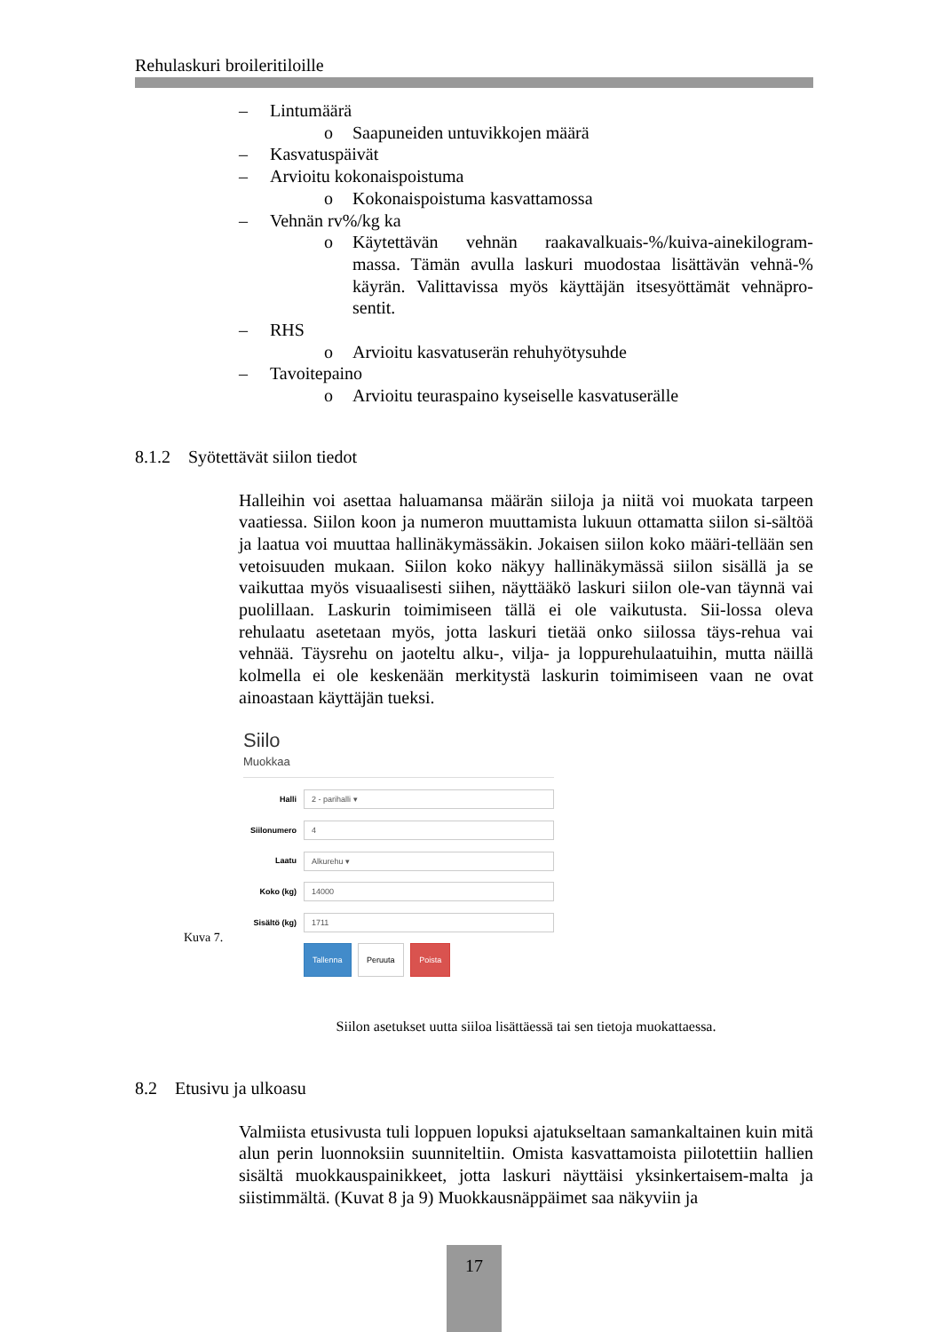Rehulaskuri broileritiloille
– Lintumäärä
o Saapuneiden untuvikkojen määrä
– Kasvatuspäivät
– Arvioitu kokonaispoistuma
o Kokonaispoistuma kasvattamossa
– Vehnän rv%/kg ka
o Käytettävän vehnän raakavalkuais-%/kuiva-ainekilogram-massa. Tämän avulla laskuri muodostaa lisättävän vehnä-% käyrän. Valittavissa myös käyttäjän itsesyöttämät vehnäpro-sentit.
– RHS
o Arvioitu kasvatuserän rehuhyötysuhde
– Tavoitepaino
o Arvioitu teuraspaino kyseiselle kasvatuserälle
8.1.2 Syötettävät siilon tiedot
Halleihin voi asettaa haluamansa määrän siiloja ja niitä voi muokata tarpeen vaatiessa. Siilon koon ja numeron muuttamista lukuun ottamatta siilon si-sältöä ja laatua voi muuttaa hallinäkymässäkin. Jokaisen siilon koko määri-tellään sen vetoisuuden mukaan. Siilon koko näkyy hallinäkymässä siilon sisällä ja se vaikuttaa myös visuaalisesti siihen, näyttääkö laskuri siilon ole-van täynnä vai puolillaan. Laskurin toimimiseen tällä ei ole vaikutusta. Sii-lossa oleva rehulaatu asetetaan myös, jotta laskuri tietää onko siilossa täys-rehua vai vehnää. Täysrehu on jaoteltu alku-, vilja- ja loppurehulaatuihin, mutta näillä kolmella ei ole keskenään merkitystä laskurin toimimiseen vaan ne ovat ainoastaan käyttäjän tueksi.
Kuva 7.
Siilo
Muokkaa
Halli
2 - parihalli ▾
Siilonumero
4
Laatu
Alkurehu ▾
Koko (kg)
14000
Sisältö (kg)
1711
Tallenna Peruuta Poista
Siilon asetukset uutta siiloa lisättäessä tai sen tietoja muokattaessa.
8.2 Etusivu ja ulkoasu
Valmiista etusivusta tuli loppuen lopuksi ajatukseltaan samankaltainen kuin mitä alun perin luonnoksiin suunniteltiin. Omista kasvattamoista piilotettiin hallien sisältä muokkauspainikkeet, jotta laskuri näyttäisi yksinkertaisem-malta ja siistimmältä. (Kuvat 8 ja 9) Muokkausnäppäimet saa näkyviin ja
17